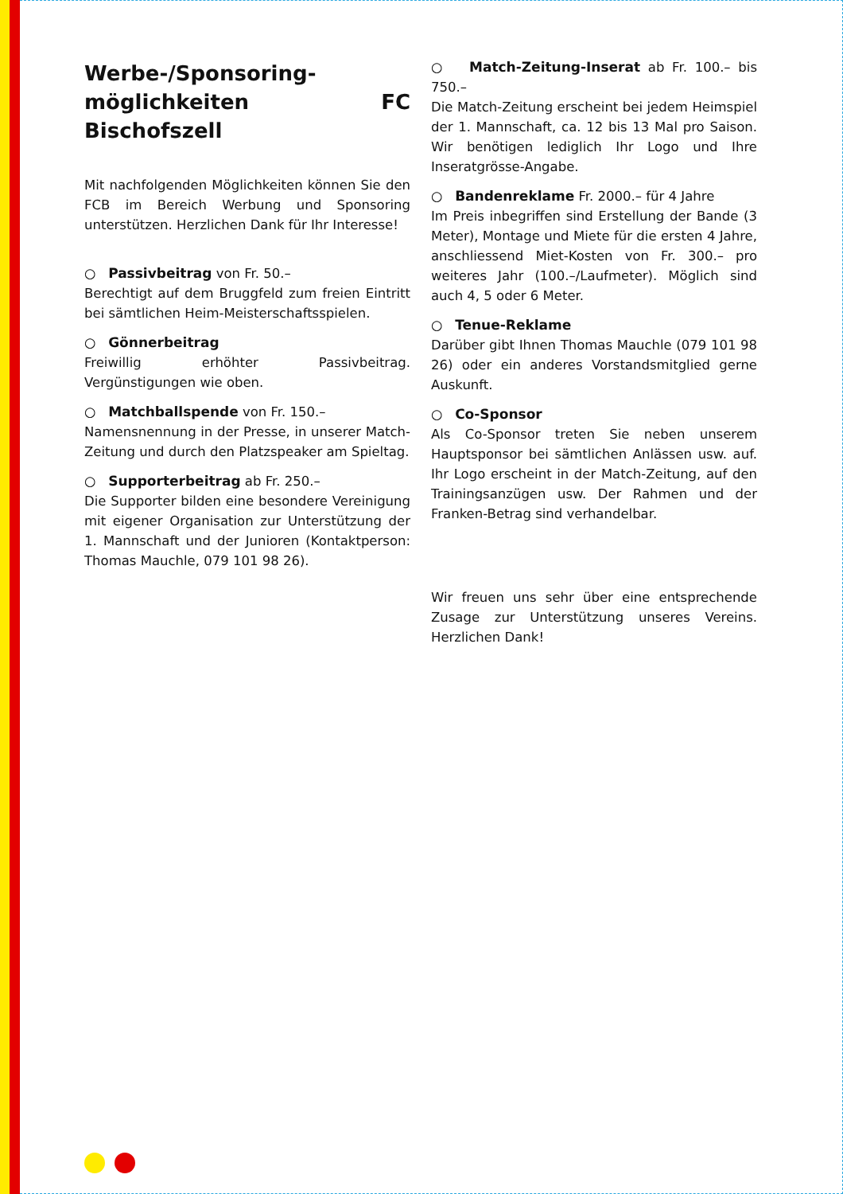Werbe-/Sponsoring-möglichkeiten FC Bischofszell
Mit nachfolgenden Möglichkeiten können Sie den FCB im Bereich Werbung und Sponsoring unterstützen. Herzlichen Dank für Ihr Interesse!
○ Passivbeitrag von Fr. 50.–
Berechtigt auf dem Bruggfeld zum freien Eintritt bei sämtlichen Heim-Meisterschaftsspielen.
○ Gönnerbeitrag
Freiwillig erhöhter Passivbeitrag. Vergünstigungen wie oben.
○ Matchballspende von Fr. 150.–
Namensnennung in der Presse, in unserer Match-Zeitung und durch den Platzspeaker am Spieltag.
○ Supporterbeitrag ab Fr. 250.–
Die Supporter bilden eine besondere Vereinigung mit eigener Organisation zur Unterstützung der 1. Mannschaft und der Junioren (Kontaktperson: Thomas Mauchle, 079 101 98 26).
○ Match-Zeitung-Inserat ab Fr. 100.– bis 750.–
Die Match-Zeitung erscheint bei jedem Heimspiel der 1. Mannschaft, ca. 12 bis 13 Mal pro Saison. Wir benötigen lediglich Ihr Logo und Ihre Inseratgrösse-Angabe.
○ Bandenreklame Fr. 2000.– für 4 Jahre
Im Preis inbegriffen sind Erstellung der Bande (3 Meter), Montage und Miete für die ersten 4 Jahre, anschliessend Miet-Kosten von Fr. 300.– pro weiteres Jahr (100.–/Laufmeter). Möglich sind auch 4, 5 oder 6 Meter.
○ Tenue-Reklame
Darüber gibt Ihnen Thomas Mauchle (079 101 98 26) oder ein anderes Vorstandsmitglied gerne Auskunft.
○ Co-Sponsor
Als Co-Sponsor treten Sie neben unserem Hauptsponsor bei sämtlichen Anlässen usw. auf. Ihr Logo erscheint in der Match-Zeitung, auf den Trainingsanzügen usw. Der Rahmen und der Franken-Betrag sind verhandelbar.
Wir freuen uns sehr über eine entsprechende Zusage zur Unterstützung unseres Vereins. Herzlichen Dank!